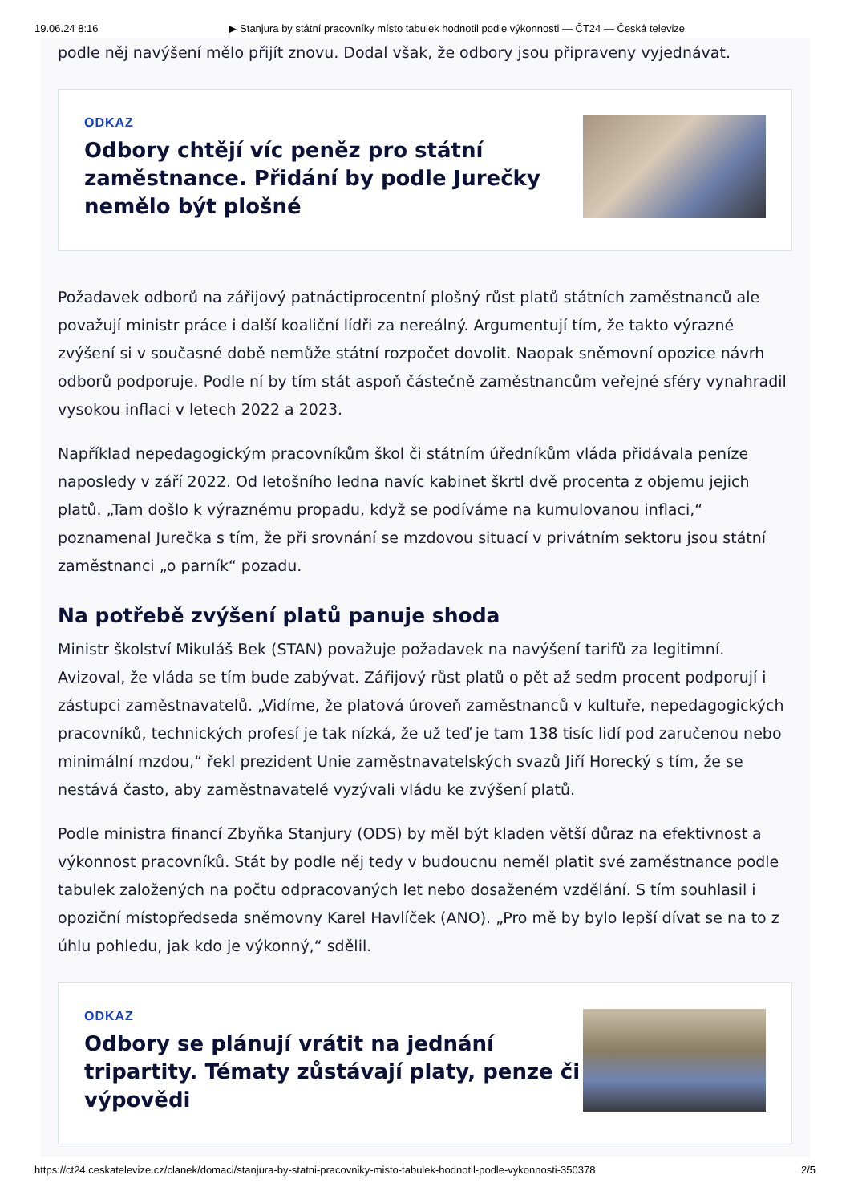19.06.24 8:16 ▶ Stanjura by státní pracovníky místo tabulek hodnotil podle výkonnosti — ČT24 — Česká televize
podle něj navýšení mělo přijít znovu. Dodal však, že odbory jsou připraveny vyjednávat.
ODKAZ
Odbory chtějí víc peněz pro státní zaměstnance. Přidání by podle Jurečky nemělo být plošné
Požadavek odborů na zářijový patnáctiprocentní plošný růst platů státních zaměstnanců ale považují ministr práce i další koaliční lídři za nereálný. Argumentují tím, že takto výrazné zvýšení si v současné době nemůže státní rozpočet dovolit. Naopak sněmovní opozice návrh odborů podporuje. Podle ní by tím stát aspoň částečně zaměstnancům veřejné sféry vynahradil vysokou inflaci v letech 2022 a 2023.
Například nepedagogickým pracovníkům škol či státním úředníkům vláda přidávala peníze naposledy v září 2022. Od letošního ledna navíc kabinet škrtl dvě procenta z objemu jejich platů. „Tam došlo k výraznému propadu, když se podíváme na kumulovanou inflaci,“ poznamenal Jurečka s tím, že při srovnání se mzdovou situací v privátním sektoru jsou státní zaměstnanci „o parník“ pozadu.
Na potřebě zvýšení platů panuje shoda
Ministr školství Mikuláš Bek (STAN) považuje požadavek na navýšení tarifů za legitimní. Avizoval, že vláda se tím bude zabývat. Zářijový růst platů o pět až sedm procent podporují i zástupci zaměstnavatelů. „Vidíme, že platová úroveň zaměstnanců v kultuře, nepedagogických pracovníků, technických profesí je tak nízká, že už teď je tam 138 tisíc lidí pod zaručenou nebo minimální mzdou,“ řekl prezident Unie zaměstnavatelských svazů Jiří Horecký s tím, že se nestává často, aby zaměstnavatelé vyzývali vládu ke zvýšení platů.
Podle ministra financí Zbyňka Stanjury (ODS) by měl být kladen větší důraz na efektivnost a výkonnost pracovníků. Stát by podle něj tedy v budoucnu neměl platit své zaměstnance podle tabulek založených na počtu odpracovaných let nebo dosaženém vzdělání. S tím souhlasil i opoziční místopředseda sněmovny Karel Havlíček (ANO). „Pro mě by bylo lepší dívat se na to z úhlu pohledu, jak kdo je výkonný,“ sdělil.
ODKAZ
Odbory se plánují vrátit na jednání tripartity. Tématy zůstávají platy, penze či výpovědi
https://ct24.ceskatelevize.cz/clanek/domaci/stanjura-by-statni-pracovniky-misto-tabulek-hodnotil-podle-vykonnosti-350378 2/5